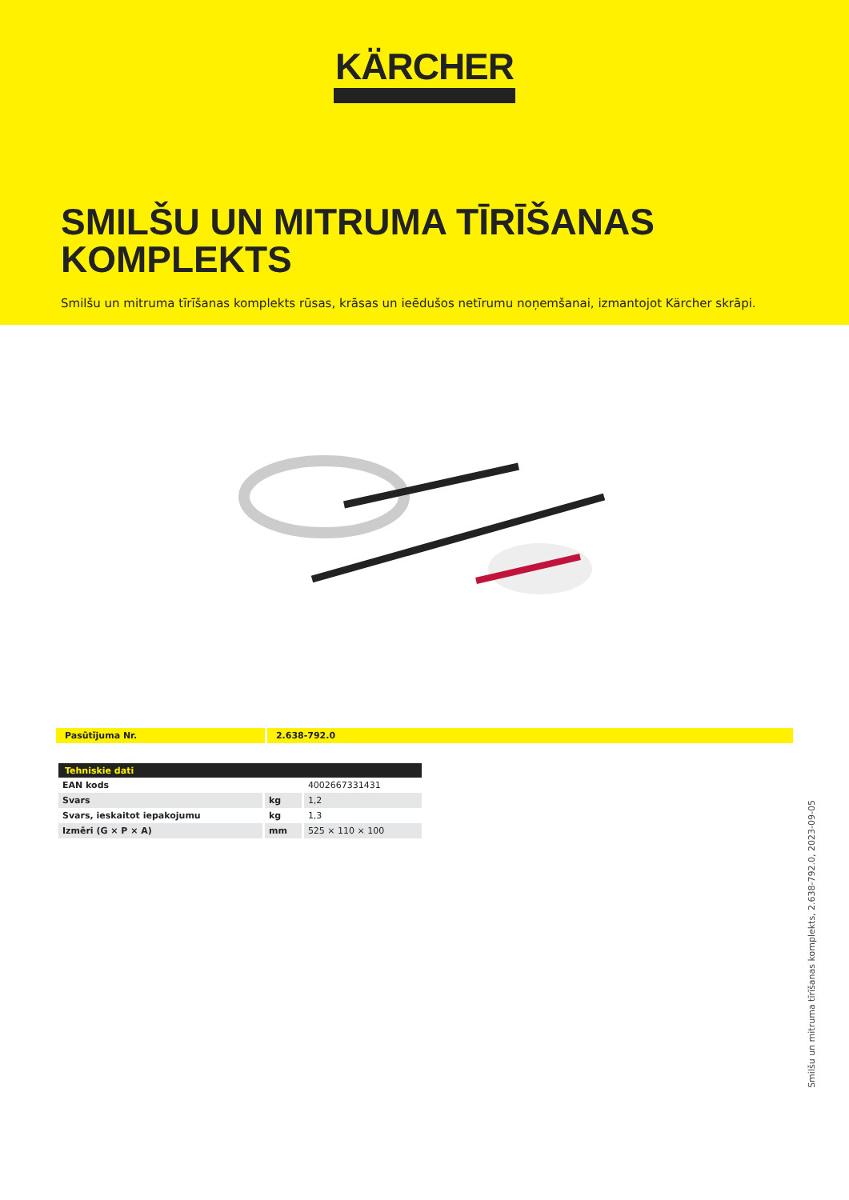KÄRCHER
SMILŠU UN MITRUMA TĪRĪŠANAS KOMPLEKTS
Smilšu un mitruma tīrīšanas komplekts rūsas, krāsas un ieēdušos netīrumu noņemšanai, izmantojot Kärcher skrāpi.
Pasūtījuma Nr. 2.638-792.0
| Tehniskie dati | | |
| --- | --- | --- |
| EAN kods | | 4002667331431 |
| Svars | kg | 1,2 |
| Svars, ieskaitot iepakojumu | kg | 1,3 |
| Izmēri (G × P × A) | mm | 525 × 110 × 100 |
Smilšu un mitruma tīrīšanas komplekts, 2.638-792.0, 2023-09-05